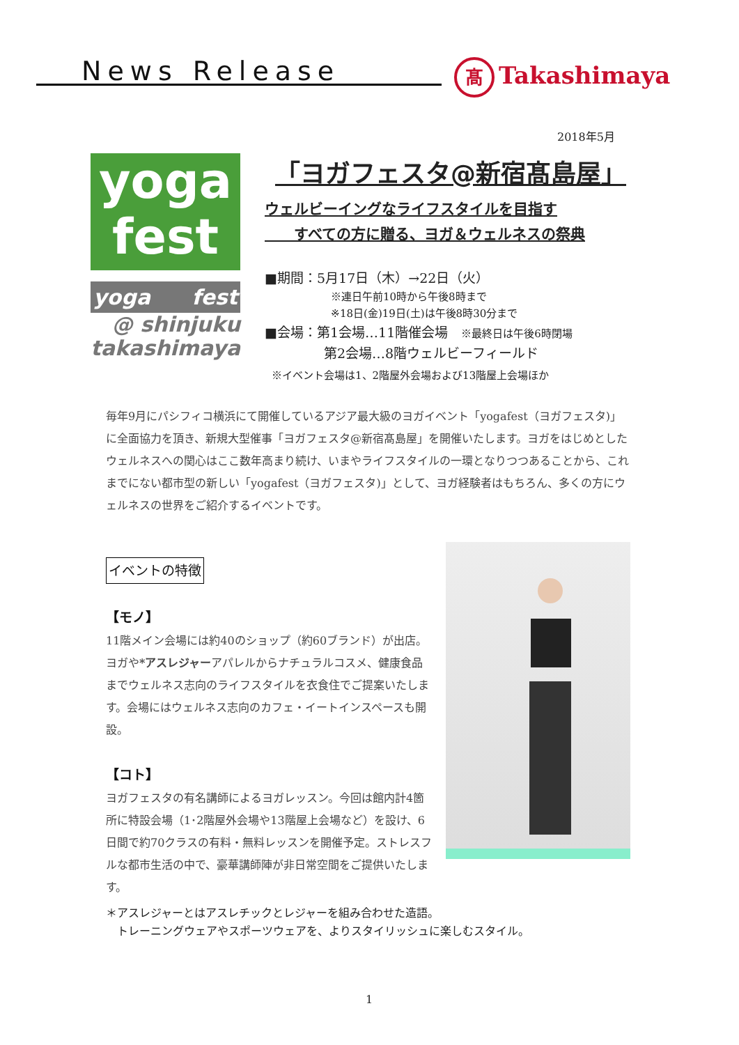News Release 髙 Takashimaya
2018年5月
yoga
fest
yoga fest
@ shinjuku
takashimaya
「ヨガフェスタ@新宿髙島屋」
ウェルビーイングなライフスタイルを目指す
　　すべての方に贈る、ヨガ＆ウェルネスの祭典
■期間：5月17日（木）→22日（火）
※連日午前10時から午後8時まで
※18日(金)19日(土)は午後8時30分まで
■会場：第1会場…11階催会場　※最終日は午後6時閉場
第2会場…8階ウェルビーフィールド
※イベント会場は1、2階屋外会場および13階屋上会場ほか
毎年9月にパシフィコ横浜にて開催しているアジア最大級のヨガイベント「yogafest（ヨガフェスタ)」に全面協力を頂き、新規大型催事「ヨガフェスタ@新宿髙島屋」を開催いたします。ヨガをはじめとしたウェルネスへの関心はここ数年高まり続け、いまやライフスタイルの一環となりつつあることから、これまでにない都市型の新しい「yogafest（ヨガフェスタ)」として、ヨガ経験者はもちろん、多くの方にウェルネスの世界をご紹介するイベントです。
イベントの特徴
【モノ】
11階メイン会場には約40のショップ（約60ブランド）が出店。ヨガや*アスレジャーアパレルからナチュラルコスメ、健康食品までウェルネス志向のライフスタイルを衣食住でご提案いたします。会場にはウェルネス志向のカフェ・イートインスペースも開設。
【コト】
ヨガフェスタの有名講師によるヨガレッスン。今回は館内計4箇所に特設会場（1･2階屋外会場や13階屋上会場など）を設け、6日間で約70クラスの有料・無料レッスンを開催予定。ストレスフルな都市生活の中で、豪華講師陣が非日常空間をご提供いたします。
＊アスレジャーとはアスレチックとレジャーを組み合わせた造語。
　トレーニングウェアやスポーツウェアを、よりスタイリッシュに楽しむスタイル。
1